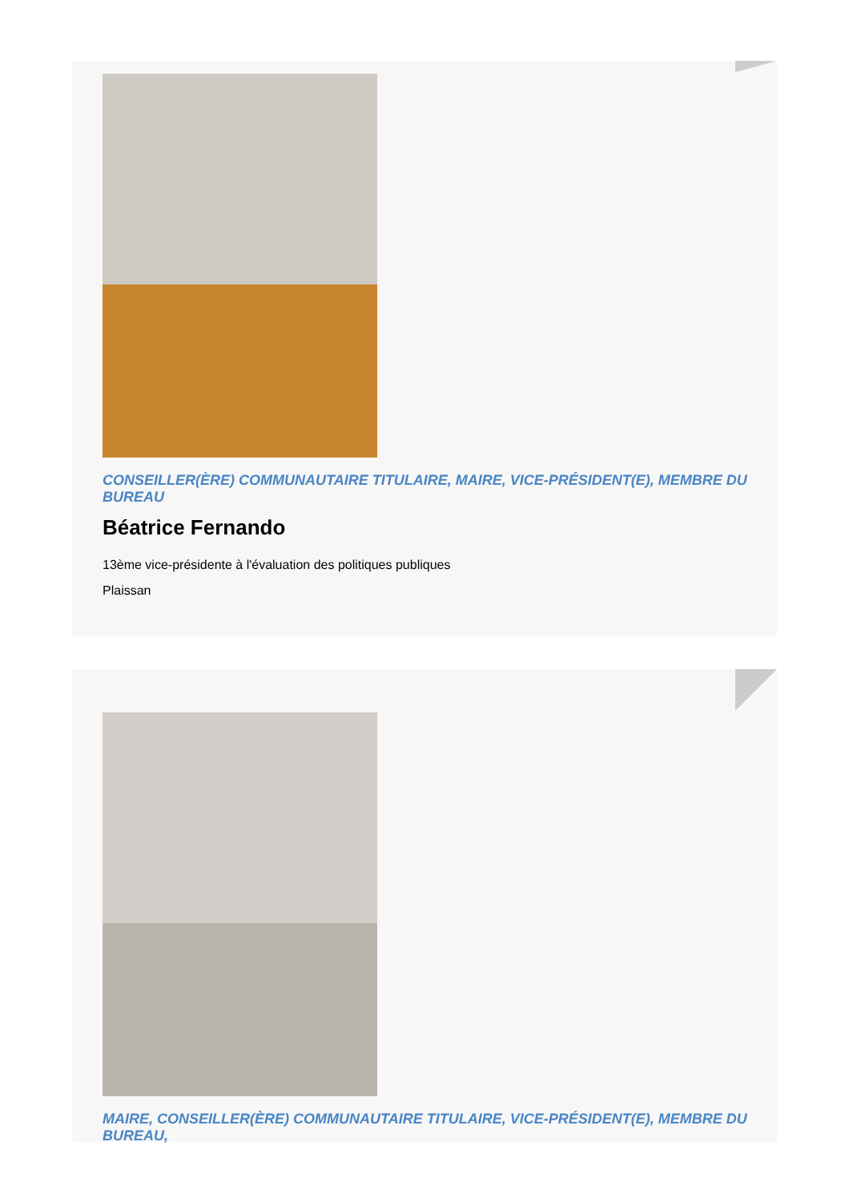CONSEILLER(ÈRE) COMMUNAUTAIRE TITULAIRE, MAIRE, VICE-PRÉSIDENT(E), MEMBRE DU BUREAU
Béatrice Fernando
13ème vice-présidente à l'évaluation des politiques publiques
Plaissan
MAIRE, CONSEILLER(ÈRE) COMMUNAUTAIRE TITULAIRE, VICE-PRÉSIDENT(E), MEMBRE DU BUREAU,